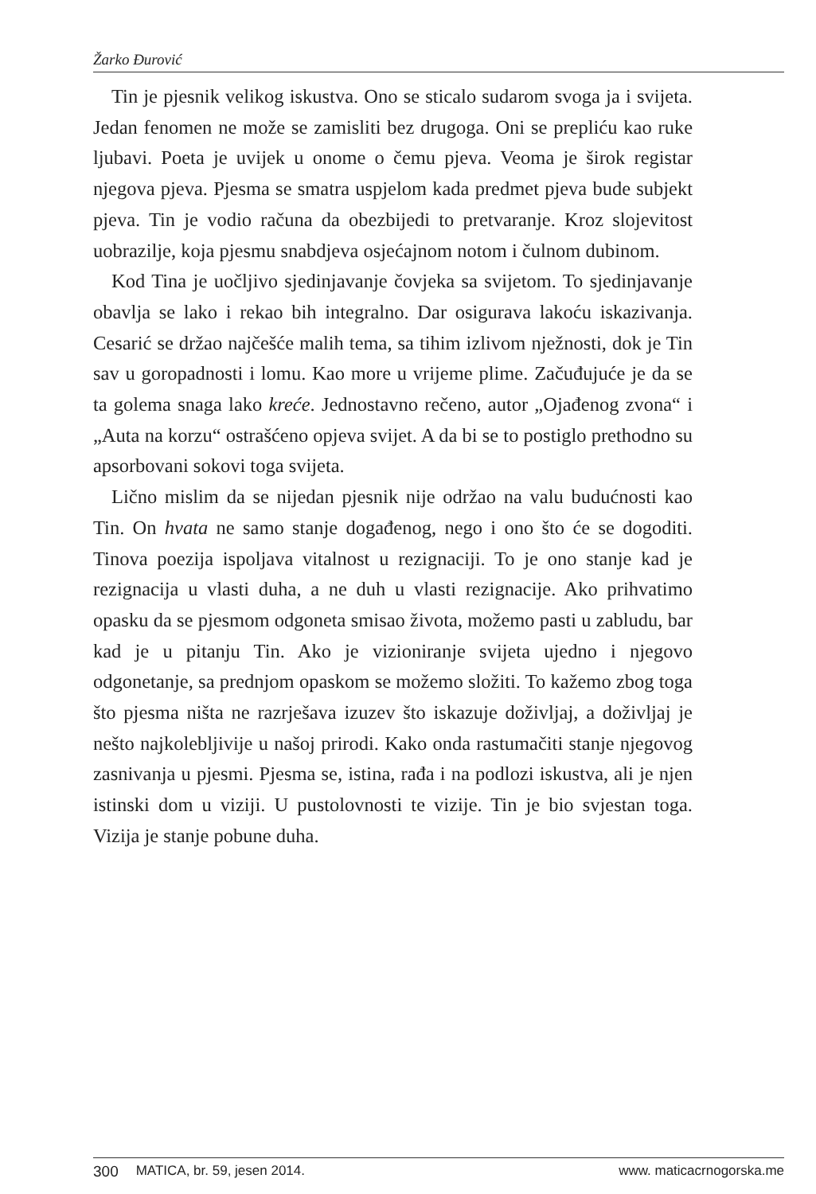Žarko Đurović
Tin je pjesnik velikog iskustva. Ono se sticalo sudarom svoga ja i svijeta. Jedan fenomen ne može se zamisliti bez drugoga. Oni se prepliću kao ruke ljubavi. Poeta je uvijek u onome o čemu pjeva. Veoma je širok registar njegova pjeva. Pjesma se smatra uspjelom kada predmet pjeva bude subjekt pjeva. Tin je vodio računa da obezbijedi to pretvaranje. Kroz slojevitost uobrazilje, koja pjesmu snabdjeva osjećajnom notom i čulnom dubinom.
Kod Tina je uočljivo sjedinjavanje čovjeka sa svijetom. To sjedinjavanje obavlja se lako i rekao bih integralno. Dar osigurava lakoću iskazivanja. Cesarić se držao najčešće malih tema, sa tihim izlivom nježnosti, dok je Tin sav u goropadnosti i lomu. Kao more u vrijeme plime. Začuđujuće je da se ta golema snaga lako kreće. Jednostavno rečeno, autor „Ojađenog zvona“ i „Auta na korzu“ ostrašćeno opjeva svijet. A da bi se to postiglo prethodno su apsorbovani sokovi toga svijeta.
Lično mislim da se nijedan pjesnik nije održao na valu budućnosti kao Tin. On hvata ne samo stanje događenog, nego i ono što će se dogoditi. Tinova poezija ispoljava vitalnost u rezignaciji. To je ono stanje kad je rezignacija u vlasti duha, a ne duh u vlasti rezignacije. Ako prihvatimo opasku da se pjesmom odgoneta smisao života, možemo pasti u zabludu, bar kad je u pitanju Tin. Ako je vizioniranje svijeta ujedno i njegovo odgonetanje, sa prednjom opaskom se možemo složiti. To kažemo zbog toga što pjesma ništa ne razrješava izuzev što iskazuje doživljaj, a doživljaj je nešto najkolebljivije u našoj prirodi. Kako onda rastumačiti stanje njegovog zasnivanja u pjesmi. Pjesma se, istina, rađa i na podlozi iskustva, ali je njen istinski dom u viziji. U pustolovnosti te vizije. Tin je bio svjestan toga. Vizija je stanje pobune duha.
300 MATICA, br. 59, jesen 2014. www. maticacrnogorska.me